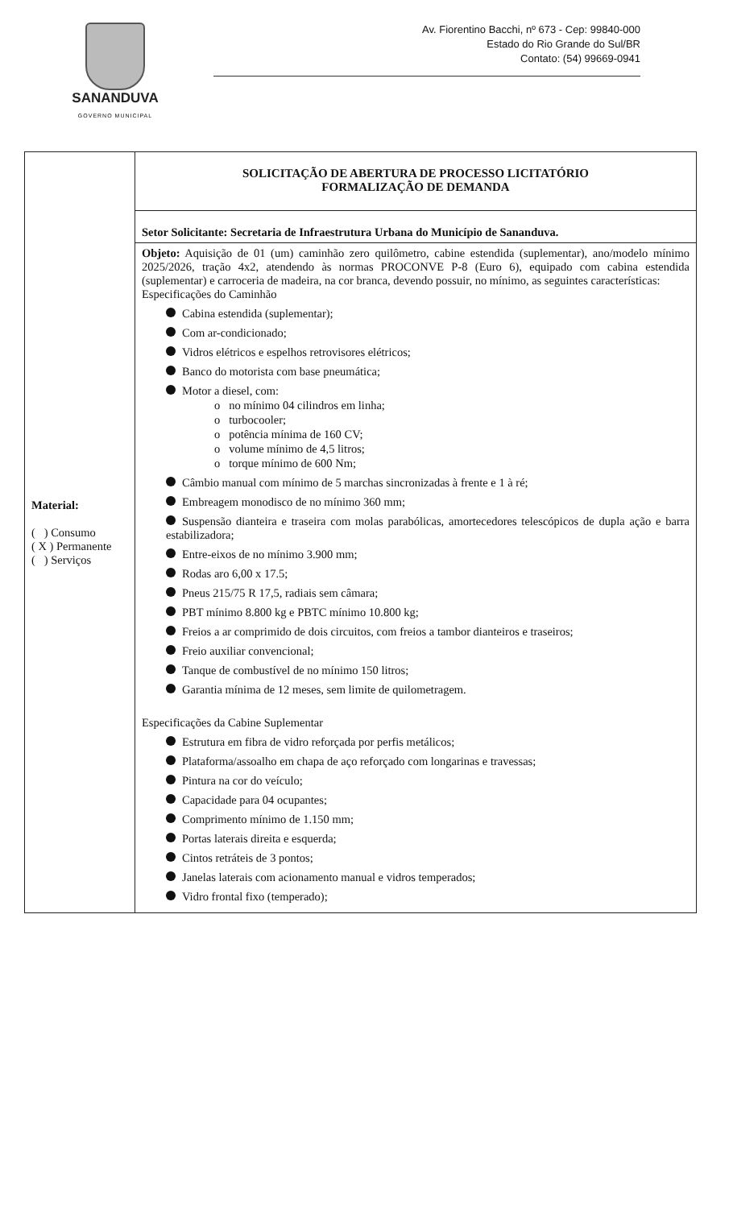SANANDUVA
GOVERNO MUNICIPAL
Av. Fiorentino Bacchi, nº 673 - Cep: 99840-000
Estado do Rio Grande do Sul/BR
Contato: (54) 99669-0941
| Material: ( ) Consumo ( X ) Permanente ( ) Serviços | SOLICITAÇÃO DE ABERTURA DE PROCESSO LICITATÓRIO FORMALIZAÇÃO DE DEMANDA |
| | Setor Solicitante: Secretaria de Infraestrutura Urbana do Município de Sananduva. |
| | Objeto: Aquisição de 01 (um) caminhão zero quilômetro, cabine estendida (suplementar), ano/modelo mínimo 2025/2026, tração 4x2, atendendo às normas PROCONVE P-8 (Euro 6), equipado com cabina estendida (suplementar) e carroceria de madeira, na cor branca, devendo possuir, no mínimo, as seguintes características: Especificações do Caminhão Cabina estendida (suplementar); Com ar-condicionado; Vidros elétricos e espelhos retrovisores elétricos; Banco do motorista com base pneumática; Motor a diesel, com: o no mínimo 04 cilindros em linha; o turbocooler; o potência mínima de 160 CV; o volume mínimo de 4,5 litros; o torque mínimo de 600 Nm; Câmbio manual com mínimo de 5 marchas sincronizadas à frente e 1 à ré; Embreagem monodisco de no mínimo 360 mm; Suspensão dianteira e traseira com molas parabólicas, amortecedores telescópicos de dupla ação e barra estabilizadora; Entre-eixos de no mínimo 3.900 mm; Rodas aro 6,00 x 17.5; Pneus 215/75 R 17,5, radiais sem câmara; PBT mínimo 8.800 kg e PBTC mínimo 10.800 kg; Freios a ar comprimido de dois circuitos, com freios a tambor dianteiros e traseiros; Freio auxiliar convencional; Tanque de combustível de no mínimo 150 litros; Garantia mínima de 12 meses, sem limite de quilometragem. Especificações da Cabine Suplementar Estrutura em fibra de vidro reforçada por perfis metálicos; Plataforma/assoalho em chapa de aço reforçado com longarinas e travessas; Pintura na cor do veículo; Capacidade para 04 ocupantes; Comprimento mínimo de 1.150 mm; Portas laterais direita e esquerda; Cintos retráteis de 3 pontos; Janelas laterais com acionamento manual e vidros temperados; Vidro frontal fixo (temperado); |